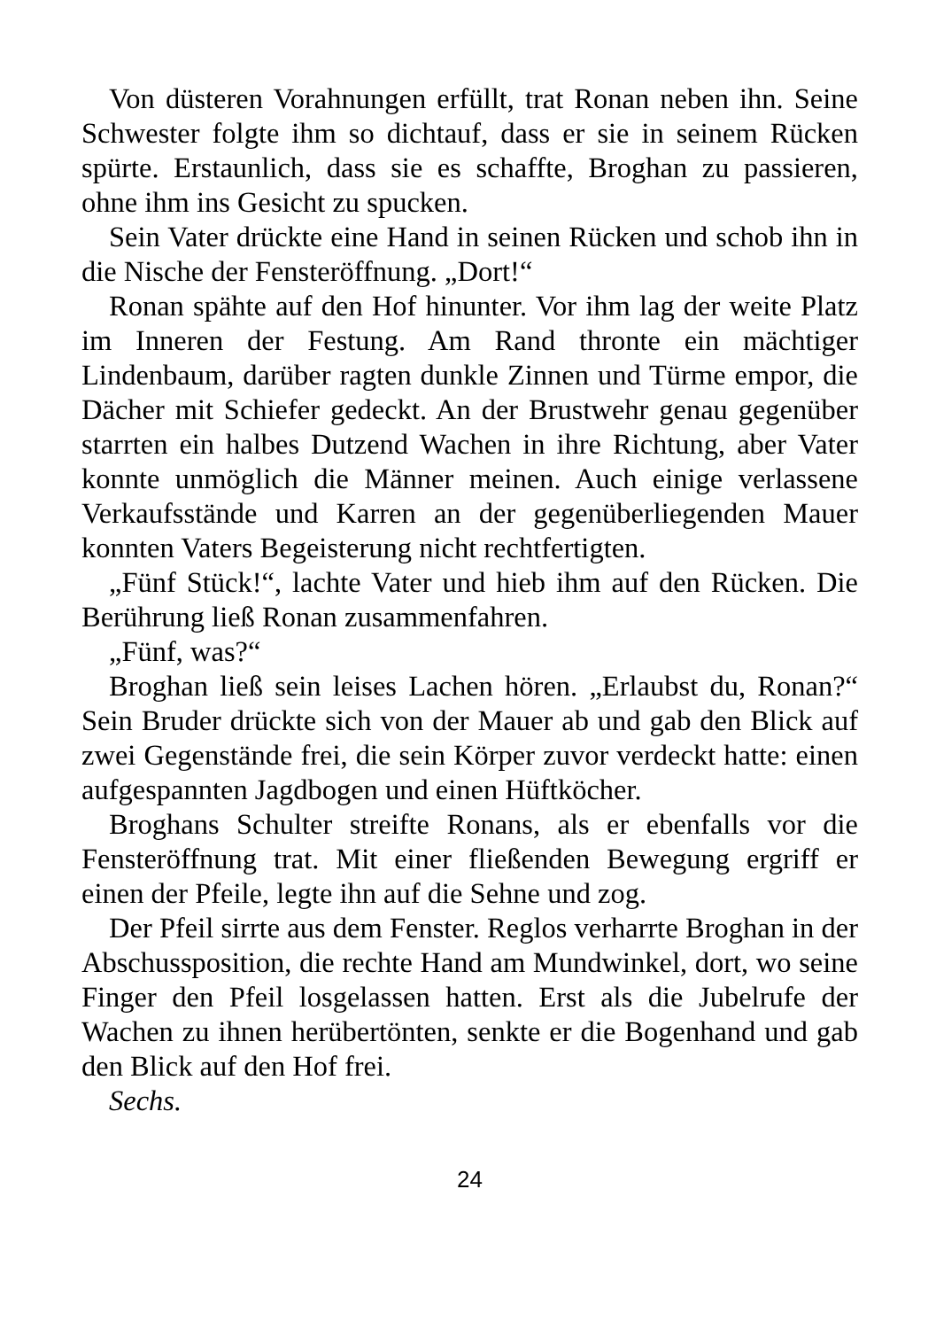Von düsteren Vorahnungen erfüllt, trat Ronan neben ihn. Seine Schwester folgte ihm so dichtauf, dass er sie in seinem Rücken spürte. Erstaunlich, dass sie es schaffte, Broghan zu passieren, ohne ihm ins Gesicht zu spucken.
Sein Vater drückte eine Hand in seinen Rücken und schob ihn in die Nische der Fensteröffnung. „Dort!“
Ronan spähte auf den Hof hinunter. Vor ihm lag der weite Platz im Inneren der Festung. Am Rand thronte ein mächtiger Lindenbaum, darüber ragten dunkle Zinnen und Türme empor, die Dächer mit Schiefer gedeckt. An der Brustwehr genau gegenüber starrten ein halbes Dutzend Wachen in ihre Richtung, aber Vater konnte unmöglich die Männer meinen. Auch einige verlassene Verkaufsstände und Karren an der gegenüberliegenden Mauer konnten Vaters Begeisterung nicht rechtfertigten.
„Fünf Stück!“, lachte Vater und hieb ihm auf den Rücken. Die Berührung ließ Ronan zusammenfahren.
„Fünf, was?“
Broghan ließ sein leises Lachen hören. „Erlaubst du, Ronan?“ Sein Bruder drückte sich von der Mauer ab und gab den Blick auf zwei Gegenstände frei, die sein Körper zuvor verdeckt hatte: einen aufgespannten Jagdbogen und einen Hüftköcher.
Broghans Schulter streifte Ronans, als er ebenfalls vor die Fensteröffnung trat. Mit einer fließenden Bewegung ergriff er einen der Pfeile, legte ihn auf die Sehne und zog.
Der Pfeil sirrte aus dem Fenster. Reglos verharrte Broghan in der Abschussposition, die rechte Hand am Mundwinkel, dort, wo seine Finger den Pfeil losgelassen hatten. Erst als die Jubelrufe der Wachen zu ihnen herübertönten, senkte er die Bogenhand und gab den Blick auf den Hof frei.
Sechs.
24